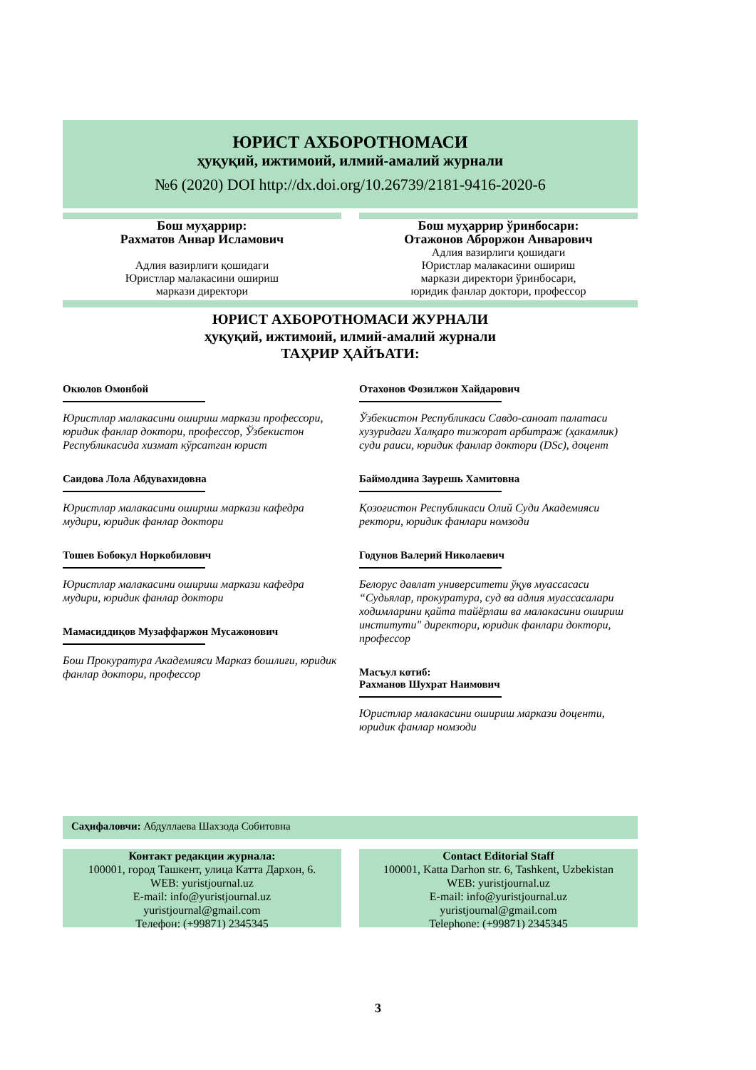ЮРИСТ АХБОРОТНОМАСИ
ҳуқуқий, ижтимоий, илмий-амалий журнали
№6 (2020) DOI http://dx.doi.org/10.26739/2181-9416-2020-6
Бош муҳаррир:
Рахматов Анвар Исламович
Адлия вазирлиги қошидаги
Юристлар малакасини ошириш
маркази директори
Бош муҳаррир ўринбосари:
Отажонов Аброржон Анварович
Адлия вазирлиги қошидаги
Юристлар малакасини ошириш
маркази директори ўринбосари,
юридик фанлар доктори, профессор
ЮРИСТ АХБОРОТНОМАСИ ЖУРНАЛИ
ҳуқуқий, ижтимоий, илмий-амалий журнали
ТАҲРИР ҲАЙЪАТИ:
Окюлов Омонбой
Юристлар малакасини ошириш маркази профессори, юридик фанлар доктори, профессор, Ўзбекистон Республикасида хизмат кўрсатган юрист
Саидова Лола Абдувахидовна
Юристлар малакасини ошириш маркази кафедра мудири, юридик фанлар доктори
Тошев Бобокул Норкобилович
Юристлар малакасини ошириш маркази кафедра мудири, юридик фанлар доктори
Мамасиддиқов Музаффаржон Мусажонович
Бош Прокуратура Академияси Марказ бошлиғи, юридик фанлар доктори, профессор
Отахонов Фозилжон Хайдарович
Ўзбекистон Республикаси Савдо-саноат палатаси хузуридаги Халқаро тижорат арбитраж (ҳакамлик) суди раиси, юридик фанлар доктори (DSc), доцент
Баймолдина Заурешь Хамитовна
Қозоғистон Республикаси Олий Суди Академияси ректори, юридик фанлари номзоди
Годунов Валерий Николаевич
Белорус давлат университети ўқув муассасаси “Судьялар, прокуратура, суд ва адлия муассасалари ходимларини қайта тайёрлаш ва малакасини ошириш институти" директори, юридик фанлари доктори, профессор
Масъул котиб:
Рахманов Шухрат Наимович
Юристлар малакасини ошириш маркази доценти, юридик фанлар номзоди
Саҳифаловчи: Абдуллаева Шахзода Собитовна
Контакт редакции журнала:
100001, город Ташкент, улица Катта Дархон, 6.
WEB: yuristjournal.uz
E-mail: info@yuristjournal.uz
yuristjournal@gmail.com
Телефон: (+99871) 2345345
Contact Editorial Staff
100001, Katta Darhon str. 6, Tashkent, Uzbekistan
WEB: yuristjournal.uz
E-mail: info@yuristjournal.uz
yuristjournal@gmail.com
Telephone: (+99871) 2345345
3